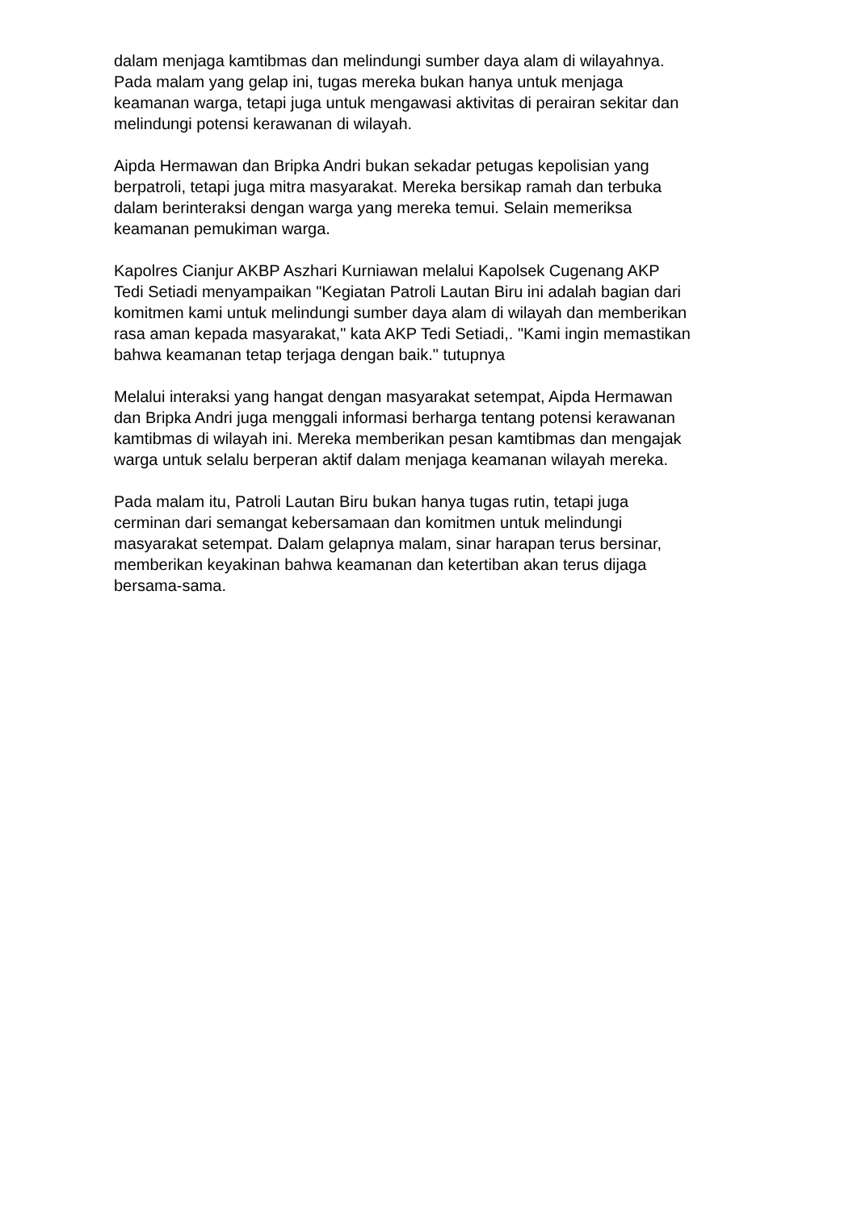dalam menjaga kamtibmas dan melindungi sumber daya alam di wilayahnya.
Pada malam yang gelap ini, tugas mereka bukan hanya untuk menjaga
keamanan warga, tetapi juga untuk mengawasi aktivitas di perairan sekitar dan
melindungi potensi kerawanan di wilayah.
Aipda Hermawan dan Bripka Andri bukan sekadar petugas kepolisian yang
berpatroli, tetapi juga mitra masyarakat. Mereka bersikap ramah dan terbuka
dalam berinteraksi dengan warga yang mereka temui. Selain memeriksa
keamanan pemukiman warga.
Kapolres Cianjur AKBP Aszhari Kurniawan melalui Kapolsek Cugenang AKP
Tedi Setiadi menyampaikan "Kegiatan Patroli Lautan Biru ini adalah bagian dari
komitmen kami untuk melindungi sumber daya alam di wilayah dan memberikan
rasa aman kepada masyarakat," kata AKP Tedi Setiadi,. "Kami ingin memastikan
bahwa keamanan tetap terjaga dengan baik." tutupnya
Melalui interaksi yang hangat dengan masyarakat setempat, Aipda Hermawan
dan Bripka Andri juga menggali informasi berharga tentang potensi kerawanan
kamtibmas di wilayah ini. Mereka memberikan pesan kamtibmas dan mengajak
warga untuk selalu berperan aktif dalam menjaga keamanan wilayah mereka.
Pada malam itu, Patroli Lautan Biru bukan hanya tugas rutin, tetapi juga
cerminan dari semangat kebersamaan dan komitmen untuk melindungi
masyarakat setempat. Dalam gelapnya malam, sinar harapan terus bersinar,
memberikan keyakinan bahwa keamanan dan ketertiban akan terus dijaga
bersama-sama.